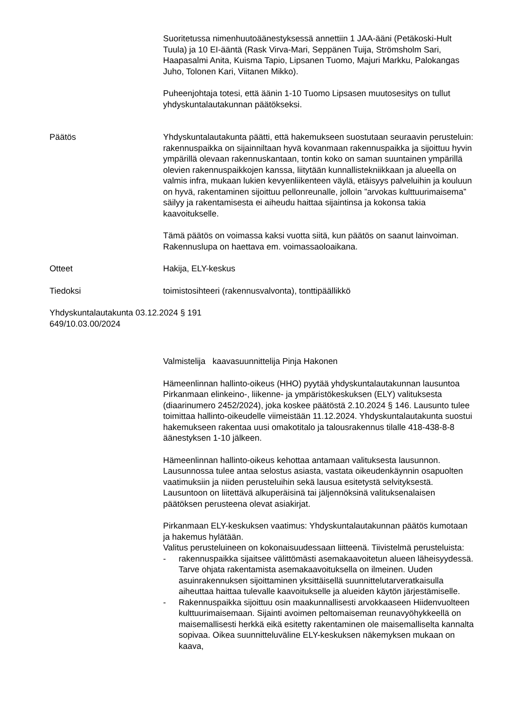Suoritetussa nimenhuutoäänestyksessä annettiin 1 JAA-ääni (Petäkoski-Hult Tuula) ja 10 EI-ääntä (Rask Virva-Mari, Seppänen Tuija, Strömsholm Sari, Haapasalmi Anita, Kuisma Tapio, Lipsanen Tuomo, Majuri Markku, Palokangas Juho, Tolonen Kari, Viitanen Mikko).
Puheenjohtaja totesi, että äänin 1-10 Tuomo Lipsasen muutosesitys on tullut yhdyskuntalautakunnan päätökseksi.
Päätös Yhdyskuntalautakunta päätti, että hakemukseen suostutaan seuraavin perusteluin: rakennuspaikka on sijainniltaan hyvä kovanmaan rakennuspaikka ja sijoittuu hyvin ympärillä olevaan rakennuskantaan, tontin koko on saman suuntainen ympärillä olevien rakennuspaikkojen kanssa, liitytään kunnallistekniikkaan ja alueella on valmis infra, mukaan lukien kevyenliikenteen väylä, etäisyys palveluihin ja kouluun on hyvä, rakentaminen sijoittuu pellonreunalle, jolloin ”arvokas kulttuurimaisema” säilyy ja rakentamisesta ei aiheudu haittaa sijaintinsa ja kokonsa takia kaavoitukselle.
Tämä päätös on voimassa kaksi vuotta siitä, kun päätös on saanut lainvoiman. Rakennuslupa on haettava em. voimassaoloaikana.
Otteet Hakija, ELY-keskus
Tiedoksi toimistosihteeri (rakennusvalvonta), tonttipäällikkö
Yhdyskuntalautakunta 03.12.2024 § 191
649/10.03.00/2024
Valmistelija kaavasuunnittelija Pinja Hakonen
Hämeenlinnan hallinto-oikeus (HHO) pyytää yhdyskuntalautakunnan lausuntoa Pirkanmaan elinkeino-, liikenne- ja ympäristökeskuksen (ELY) valituksesta (diaarinumero 2452/2024), joka koskee päätöstä 2.10.2024 § 146. Lausunto tulee toimittaa hallinto-oikeudelle viimeistään 11.12.2024. Yhdyskuntalautakunta suostui hakemukseen rakentaa uusi omakotitalo ja talousrakennus tilalle 418-438-8-8 äänestyksen 1-10 jälkeen.
Hämeenlinnan hallinto-oikeus kehottaa antamaan valituksesta lausunnon. Lausunnossa tulee antaa selostus asiasta, vastata oikeudenkäynnin osapuolten vaatimuksiin ja niiden perusteluihin sekä lausua esitetystä selvityksestä. Lausuntoon on liitettävä alkuperäisinä tai jäljennöksinä valituksenalaisen päätöksen perusteena olevat asiakirjat.
Pirkanmaan ELY-keskuksen vaatimus: Yhdyskuntalautakunnan päätös kumotaan ja hakemus hylätään.
Valitus perusteluineen on kokonaisuudessaan liitteenä. Tiivistelmä perusteluista:
- rakennuspaikka sijaitsee välittömästi asemakaavoitetun alueen läheisyydessä. Tarve ohjata rakentamista asemakaavoituksella on ilmeinen. Uuden asuinrakennuksen sijoittaminen yksittäisellä suunnittelutarveratkaisulla aiheuttaa haittaa tulevalle kaavoitukselle ja alueiden käytön järjestämiselle.
- Rakennuspaikka sijoittuu osin maakunnallisesti arvokkaaseen Hiidenvuolteen kulttuurimaisemaan. Sijainti avoimen peltomaiseman reunavyöhykkeellä on maisemallisesti herkkä eikä esitetty rakentaminen ole maisemalliselta kannalta sopivaa. Oikea suunnitteluväline ELY-keskuksen näkemyksen mukaan on kaava,